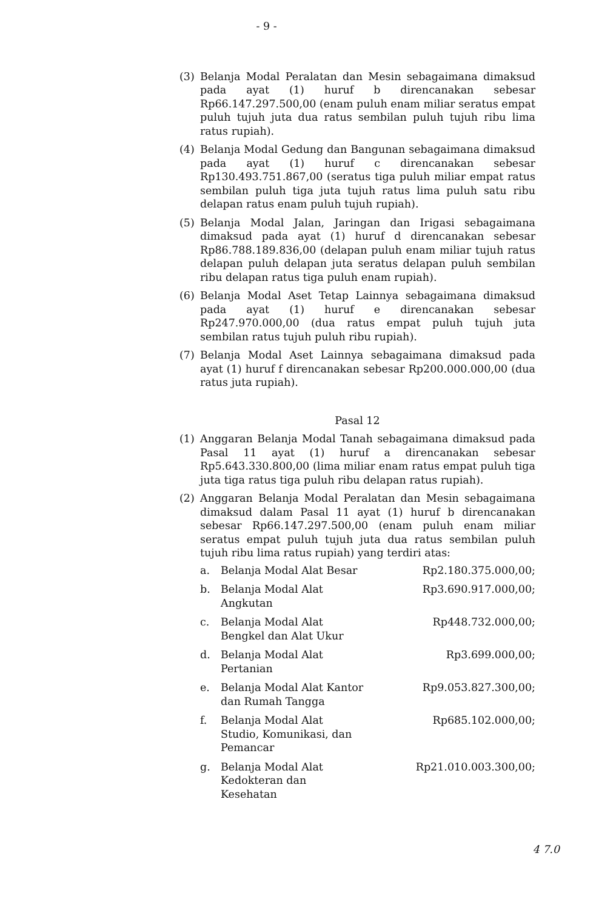- 9 -
(3) Belanja Modal Peralatan dan Mesin sebagaimana dimaksud pada ayat (1) huruf b direncanakan sebesar Rp66.147.297.500,00 (enam puluh enam miliar seratus empat puluh tujuh juta dua ratus sembilan puluh tujuh ribu lima ratus rupiah).
(4) Belanja Modal Gedung dan Bangunan sebagaimana dimaksud pada ayat (1) huruf c direncanakan sebesar Rp130.493.751.867,00 (seratus tiga puluh miliar empat ratus sembilan puluh tiga juta tujuh ratus lima puluh satu ribu delapan ratus enam puluh tujuh rupiah).
(5) Belanja Modal Jalan, Jaringan dan Irigasi sebagaimana dimaksud pada ayat (1) huruf d direncanakan sebesar Rp86.788.189.836,00 (delapan puluh enam miliar tujuh ratus delapan puluh delapan juta seratus delapan puluh sembilan ribu delapan ratus tiga puluh enam rupiah).
(6) Belanja Modal Aset Tetap Lainnya sebagaimana dimaksud pada ayat (1) huruf e direncanakan sebesar Rp247.970.000,00 (dua ratus empat puluh tujuh juta sembilan ratus tujuh puluh ribu rupiah).
(7) Belanja Modal Aset Lainnya sebagaimana dimaksud pada ayat (1) huruf f direncanakan sebesar Rp200.000.000,00 (dua ratus juta rupiah).
Pasal 12
(1) Anggaran Belanja Modal Tanah sebagaimana dimaksud pada Pasal 11 ayat (1) huruf a direncanakan sebesar Rp5.643.330.800,00 (lima miliar enam ratus empat puluh tiga juta tiga ratus tiga puluh ribu delapan ratus rupiah).
(2) Anggaran Belanja Modal Peralatan dan Mesin sebagaimana dimaksud dalam Pasal 11 ayat (1) huruf b direncanakan sebesar Rp66.147.297.500,00 (enam puluh enam miliar seratus empat puluh tujuh juta dua ratus sembilan puluh tujuh ribu lima ratus rupiah) yang terdiri atas:
| a. | Belanja Modal Alat Besar | Rp2.180.375.000,00; |
| b. | Belanja Modal Alat Angkutan | Rp3.690.917.000,00; |
| c. | Belanja Modal Alat Bengkel dan Alat Ukur | Rp448.732.000,00; |
| d. | Belanja Modal Alat Pertanian | Rp3.699.000,00; |
| e. | Belanja Modal Alat Kantor dan Rumah Tangga | Rp9.053.827.300,00; |
| f. | Belanja Modal Alat Studio, Komunikasi, dan Pemancar | Rp685.102.000,00; |
| g. | Belanja Modal Alat Kedokteran dan Kesehatan | Rp21.010.003.300,00; |
4 7.0